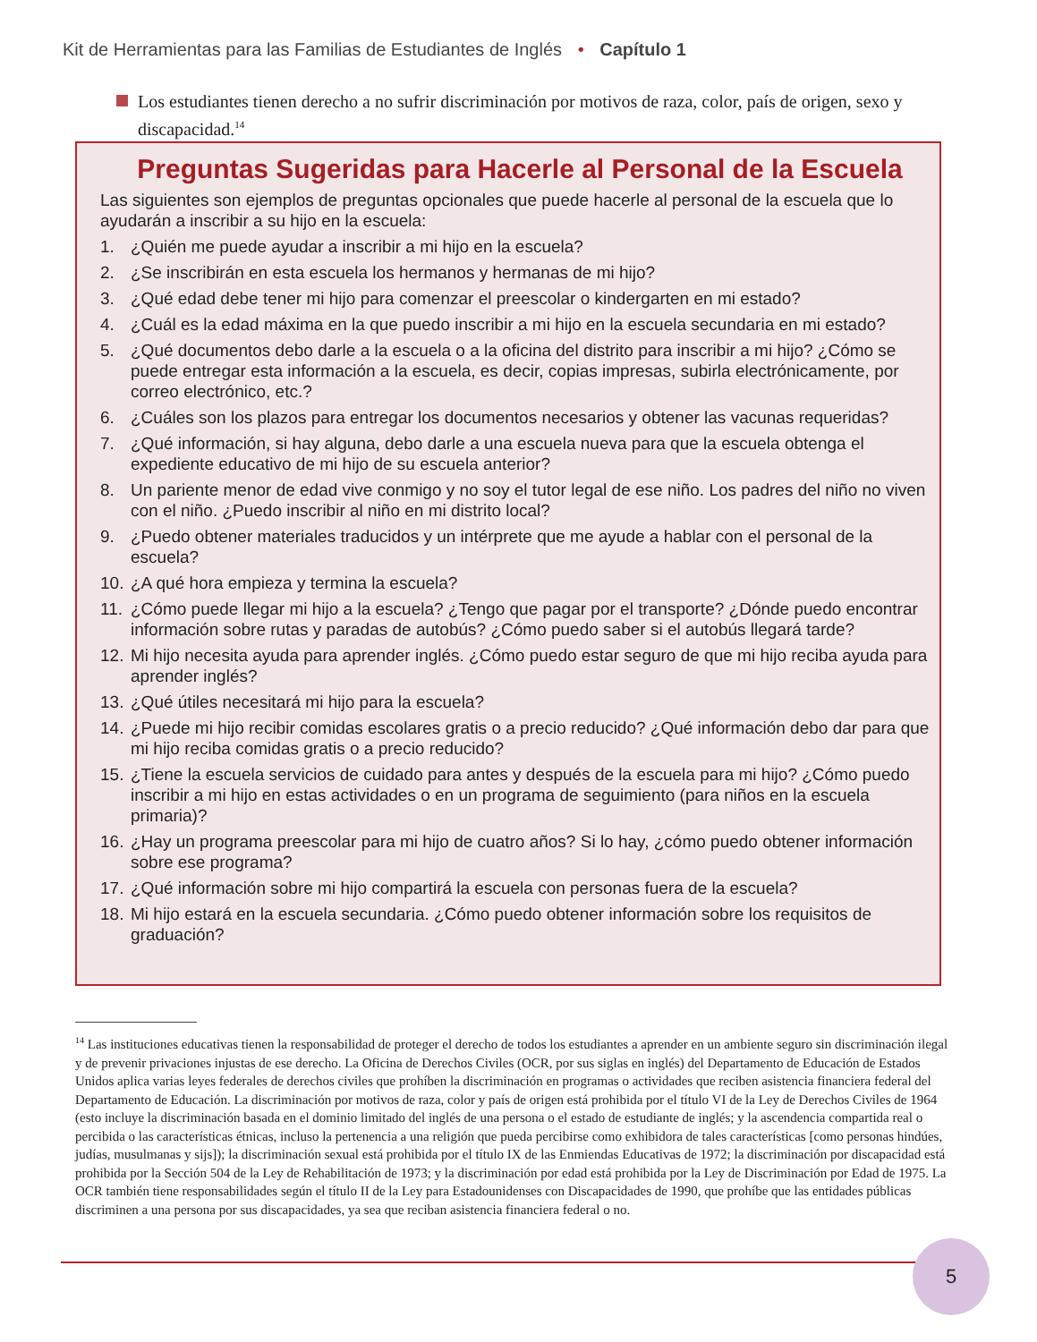Kit de Herramientas para las Familias de Estudiantes de Inglés • Capítulo 1
Los estudiantes tienen derecho a no sufrir discriminación por motivos de raza, color, país de origen, sexo y discapacidad.<sup>14</sup>
Preguntas Sugeridas para Hacerle al Personal de la Escuela
Las siguientes son ejemplos de preguntas opcionales que puede hacerle al personal de la escuela que lo ayudarán a inscribir a su hijo en la escuela:
1. ¿Quién me puede ayudar a inscribir a mi hijo en la escuela?
2. ¿Se inscribirán en esta escuela los hermanos y hermanas de mi hijo?
3. ¿Qué edad debe tener mi hijo para comenzar el preescolar o kindergarten en mi estado?
4. ¿Cuál es la edad máxima en la que puedo inscribir a mi hijo en la escuela secundaria en mi estado?
5. ¿Qué documentos debo darle a la escuela o a la oficina del distrito para inscribir a mi hijo? ¿Cómo se puede entregar esta información a la escuela, es decir, copias impresas, subirla electrónicamente, por correo electrónico, etc.?
6. ¿Cuáles son los plazos para entregar los documentos necesarios y obtener las vacunas requeridas?
7. ¿Qué información, si hay alguna, debo darle a una escuela nueva para que la escuela obtenga el expediente educativo de mi hijo de su escuela anterior?
8. Un pariente menor de edad vive conmigo y no soy el tutor legal de ese niño. Los padres del niño no viven con el niño. ¿Puedo inscribir al niño en mi distrito local?
9. ¿Puedo obtener materiales traducidos y un intérprete que me ayude a hablar con el personal de la escuela?
10. ¿A qué hora empieza y termina la escuela?
11. ¿Cómo puede llegar mi hijo a la escuela? ¿Tengo que pagar por el transporte? ¿Dónde puedo encontrar información sobre rutas y paradas de autobús? ¿Cómo puedo saber si el autobús llegará tarde?
12. Mi hijo necesita ayuda para aprender inglés. ¿Cómo puedo estar seguro de que mi hijo reciba ayuda para aprender inglés?
13. ¿Qué útiles necesitará mi hijo para la escuela?
14. ¿Puede mi hijo recibir comidas escolares gratis o a precio reducido? ¿Qué información debo dar para que mi hijo reciba comidas gratis o a precio reducido?
15. ¿Tiene la escuela servicios de cuidado para antes y después de la escuela para mi hijo? ¿Cómo puedo inscribir a mi hijo en estas actividades o en un programa de seguimiento (para niños en la escuela primaria)?
16. ¿Hay un programa preescolar para mi hijo de cuatro años? Si lo hay, ¿cómo puedo obtener información sobre ese programa?
17. ¿Qué información sobre mi hijo compartirá la escuela con personas fuera de la escuela?
18. Mi hijo estará en la escuela secundaria. ¿Cómo puedo obtener información sobre los requisitos de graduación?
<sup>14</sup> Las instituciones educativas tienen la responsabilidad de proteger el derecho de todos los estudiantes a aprender en un ambiente seguro sin discriminación ilegal y de prevenir privaciones injustas de ese derecho. La Oficina de Derechos Civiles (OCR, por sus siglas en inglés) del Departamento de Educación de Estados Unidos aplica varias leyes federales de derechos civiles que prohíben la discriminación en programas o actividades que reciben asistencia financiera federal del Departamento de Educación. La discriminación por motivos de raza, color y país de origen está prohibida por el título VI de la Ley de Derechos Civiles de 1964 (esto incluye la discriminación basada en el dominio limitado del inglés de una persona o el estado de estudiante de inglés; y la ascendencia compartida real o percibida o las características étnicas, incluso la pertenencia a una religión que pueda percibirse como exhibidora de tales características [como personas hindúes, judías, musulmanas y sijs]); la discriminación sexual está prohibida por el título IX de las Enmiendas Educativas de 1972; la discriminación por discapacidad está prohibida por la Sección 504 de la Ley de Rehabilitación de 1973; y la discriminación por edad está prohibida por la Ley de Discriminación por Edad de 1975. La OCR también tiene responsabilidades según el título II de la Ley para Estadounidenses con Discapacidades de 1990, que prohíbe que las entidades públicas discriminen a una persona por sus discapacidades, ya sea que reciban asistencia financiera federal o no.
5